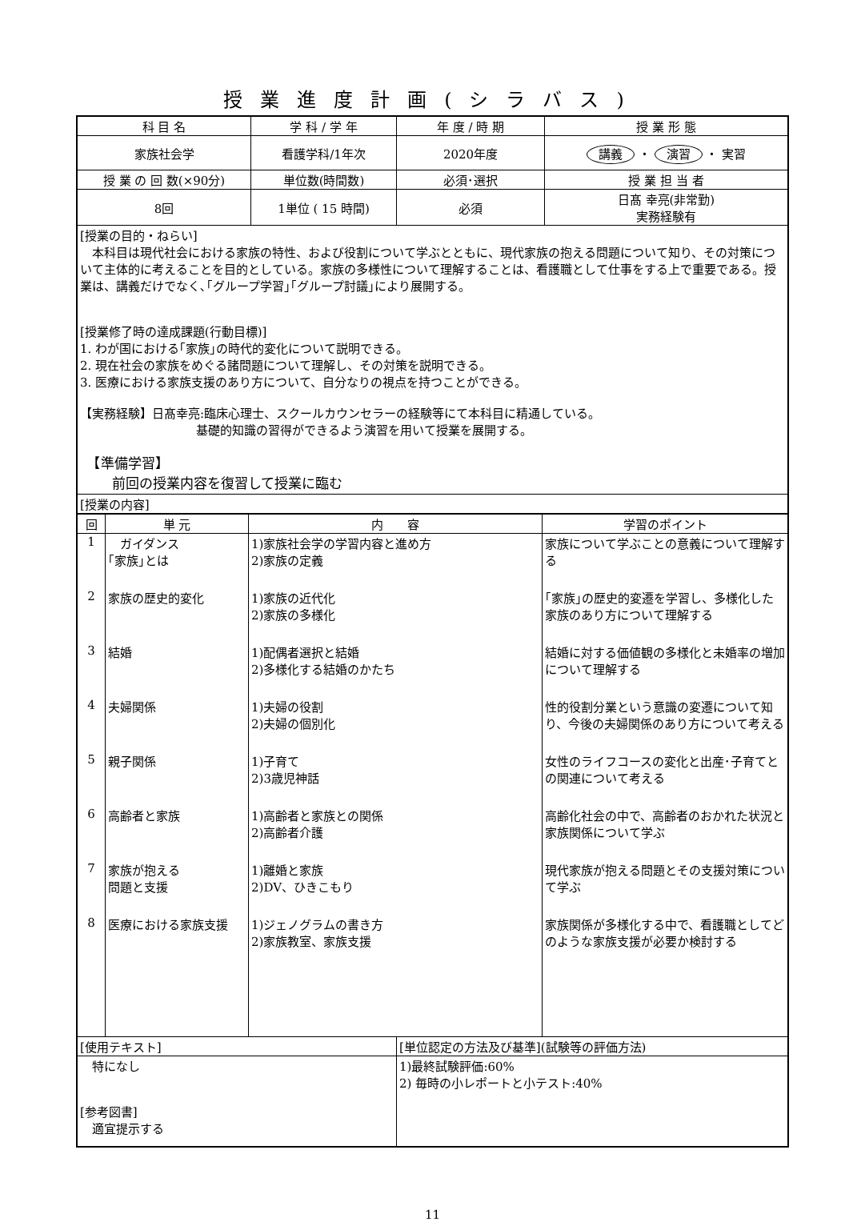授業進度計画(シラバス)
| 科 目 名 | 学 科 / 学 年 | 年 度 / 時 期 | 授 業 形 態 |
| --- | --- | --- | --- |
| 家族社会学 | 看護学科/1年次 | 2020年度 | 講義 ・ 演習 ・ 実習 |
| 授 業 の 回 数(×90分) | 単位数(時間数) | 必須･選択 | 授 業 担 当 者 |
| 8回 | 1単位 ( 15 時間) | 必須 | 日髙 幸亮(非常勤) 実務経験有 |
| [授業の目的・ねらい] 本科目は現代社会における家族の特性、および役割について学ぶとともに、現代家族の抱える問題について知り、その対策について主体的に考えることを目的としている。家族の多様性について理解することは、看護職として仕事をする上で重要である。授業は、講義だけでなく､｢グループ学習｣｢グループ討議｣により展開する。 [授業修了時の達成課題(行動目標)] 1. わが国における｢家族｣の時代的変化について説明できる。 2. 現在社会の家族をめぐる諸問題について理解し、その対策を説明できる。 3. 医療における家族支援のあり方について、自分なりの視点を持つことができる。 【実務経験】日髙幸亮:臨床心理士、スクールカウンセラーの経験等にて本科目に精通している。 基礎的知識の習得ができるよう演習を用いて授業を展開する。 【準備学習】 前回の授業内容を復習して授業に臨む | | | |
| [授業の内容] | | | |
| / 回 / 単 元 / 内 容 / 学習のポイント / / --- / --- / --- / --- / / 1 / ガイダンス ｢家族｣とは / 1)家族社会学の学習内容と進め方 2)家族の定義 / 家族について学ぶことの意義について理解する / / 2 / 家族の歴史的変化 / 1)家族の近代化 2)家族の多様化 / ｢家族｣の歴史的変遷を学習し、多様化した家族のあり方について理解する / / 3 / 結婚 / 1)配偶者選択と結婚 2)多様化する結婚のかたち / 結婚に対する価値観の多様化と未婚率の増加について理解する / / 4 / 夫婦関係 / 1)夫婦の役割 2)夫婦の個別化 / 性的役割分業という意識の変遷について知り、今後の夫婦関係のあり方について考える / / 5 / 親子関係 / 1)子育て 2)3歳児神話 / 女性のライフコースの変化と出産･子育てとの関連について考える / / 6 / 高齢者と家族 / 1)高齢者と家族との関係 2)高齢者介護 / 高齢化社会の中で、高齢者のおかれた状況と家族関係について学ぶ / / 7 / 家族が抱える 問題と支援 / 1)離婚と家族 2)DV、ひきこもり / 現代家族が抱える問題とその支援対策について学ぶ / / 8 / 医療における家族支援 / 1)ジェノグラムの書き方 2)家族教室、家族支援 / 家族関係が多様化する中で、看護職としてどのような家族支援が必要か検討する / | | | |
| [使用テキスト] | | [単位認定の方法及び基準](試験等の評価方法) | |
| 特になし [参考図書] 適宜提示する | | 1)最終試験評価:60% 2) 毎時の小レポートと小テスト:40% | |
11